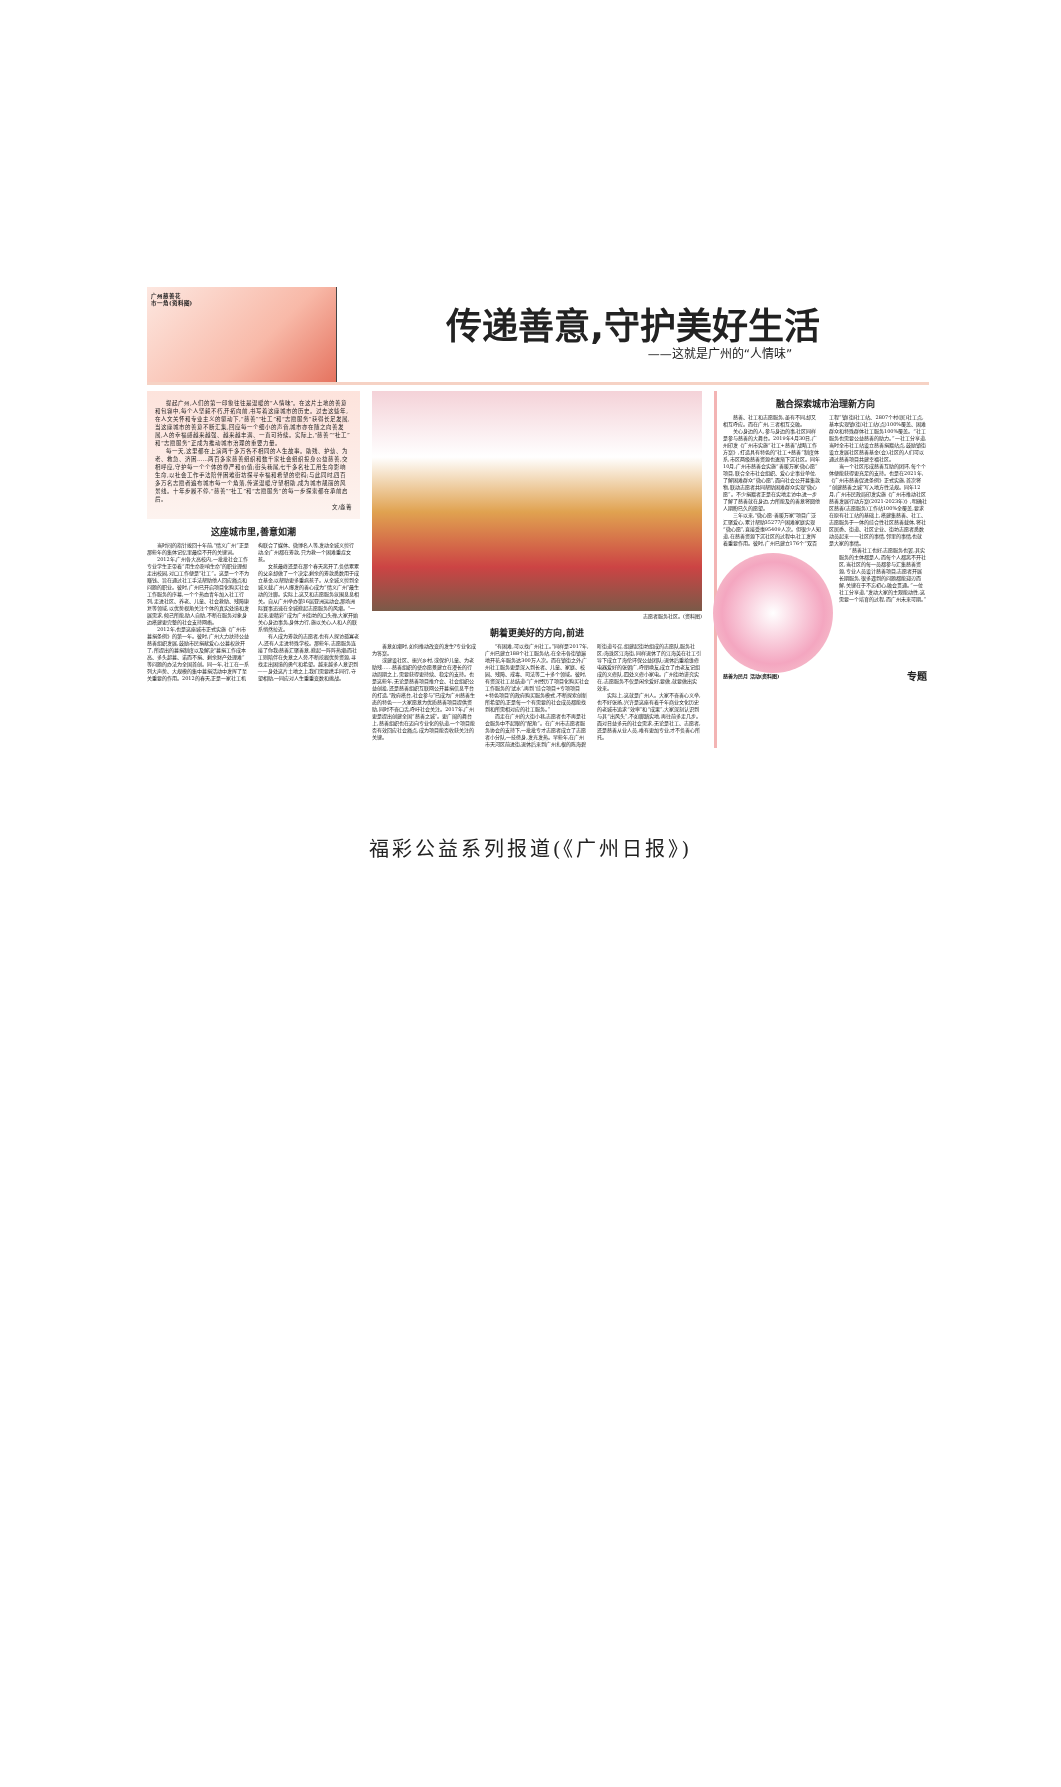广州慈善花
市一角(资料图)
传递善意,守护美好生活
——这就是广州的“人情味”
提起广州,人们的第一印象往往是温暖的“人情味”。在这片土地的善意和包容中,每个人坚毅不朽,开拓向前,书写着这座城市的历史。过去这些年,在人文关怀和专业主义的驱动下,“慈善”“社工”和“志愿服务”获得长足发展,当这座城市的善意不断汇集,回应每一个细小的声音,城市亦在随之向善发展,人的幸福感越来越强、越来越丰满、一直可持续。实际上,“慈善”“社工”和“志愿服务”正成为推动城市治理的重要力量。
每一天,这里都在上演两千多万各不相同的人生故事。助残、护幼、为老、救急、济困……两百多家慈善组织和数千家社会组织投身公益慈善,交相呼应,守护每一个个体的尊严和价值;街头巷尾,七千多名社工用生命影响生命,以社会工作手法陪伴困难街坊探寻幸福和希望的密码;与此同时,四百多万名志愿者遍布城市每一个角落,传递温暖,守望相助,成为城市靓丽的风景线。十年步履不停,“慈善”“社工”和“志愿服务”的每一步探索都在承前启后。
文/淼菁
这座城市里,善意如潮
当时间的指针拨回十年前,“情义广州”正是那些年的集体记忆里最绕不开的关键词。
2012年,广州各大高校内,一批批社会工作专业学生正带着“用生命影响生命”的职业理想走出校园,对口工作便是“社工”。这是一个不为赚钱、旨在通过社工手法帮助他人回应痛点和问题的职业。彼时,广州已开启项目化购买社会工作服务的序幕,一个个热血青年加入社工行列,走进社区、养老、儿童、社会救助、残障康复等领域,以优势视角关注个体的真实处境和发展需求,倾己所能,助人自助,不断在服务对象身边搭建更完整的社会支持网络。
2012年,也是这座城市正式实施《广州市募捐条例》的第一年。彼时,广州大力扶持公益慈善组织发展,鼓励市民捐献爱心,公募权放开了,所提出的募捐制度以及解决“募捐工作成本高、多头超募、诺而不捐、剩余财产处理难”等问题的办法为全国首创。同一年,社工在一系列大声势、大规模的集中募捐活动中发挥了至关重要的作用。2012的春天,正是一家社工机构联合了媒体、微博名人等,发动全城义剪行动,全广州都在筹款,只为救一个困难重症女孩。
女孩最终还是在那个春天离开了,负债累累的父亲却做了一个决定,剩余的筹款悉数用于成立基金,以帮助更多重病孩子。从全城义剪到全城义载,广州人爆发的善心成为“情义广州”最生动的注脚。实际上,这又和志愿服务氛围息息相关。自从广州举办第16届亚洲运动会,那场洲际赛事迅速在全城掀起志愿服务的风潮。“一起来,更精彩”成为广州街坊的口头禅,大家开始关心身边事务,身体力行,施以关心,人和人的联系悄然拉近。
有人成为筹款的志愿者,也有人探访孤寡老人,还有人走进特殊学校。那些年,志愿服务连接了你我;慈善汇聚善意,掀起一阵阵热潮;而社工则陪伴在失意之人旁,不断挖掘优势资源,寻找走出困境的勇气和希望。越来越多人意识到——身处这片土地之上,我们需要携手同行,守望相助,一同应对人生重重变数和挑战。
志愿者服务社区。(资料图)
朝着更美好的方向,前进
善意如潮时,如何推动改变的发生?专业化成为答案。
或建设社区、振兴乡村,或保护儿童、为老助残……慈善组织的使命愿景建立在漫长的行动周期之上,需要获得更持续、稳定的支持。也是这些年,无论是慈善项目推介会、社会组织公益创投,还是慈善组织互联网公开募捐信息平台的打造,“政府搭台,社会参与”已成为广州慈善生态的特色——大家愿意为优质慈善项目提供资助,同时不吝口舌,呼吁社会关注。2017年,广州更是提出创建全国“慈善之城”。更广阔的舞台上,慈善组织也在迈向专业化的轨道,一个项目能否有效回应社会痛点,成为项目能否收获关注的关键。
“有困难,可以找广州社工。”同样是2017年,广州已建立188个社工服务站,在全市各街镇遍地开花,年服务达300万人次。而在镇街之外,广州社工服务更是深入到长者、儿童、家庭、校园、残障、戒毒、司法等二十多个领域。彼时,有资深社工总结道:“广州经历了项目化购买社会工作服务的‘试水’,再到‘综合项目+专项项目+特色项目’的政府购买服务模式,不断探索创新所希望的,正是每一个有需要的社会成员都能找到和所需相对应的社工服务。”
而走在广州的大街小巷,志愿者也不再是社会服务中不起眼的“配角”。在广州市志愿者服务协会的支持下,一批批专才志愿者成立了志愿者小分队,一技傍身,发光发热。早些年,在广州市天河区前进街,退休后来到广州扎根的陈海碧昕街道号召,组建起街坊组成的志愿队,服务社区;海珠区江海街,同样退休了的江海英在社工引导下成立了海伦环保公益团队;退休后重拾维修电器爱好的张朝广,呼朋唤友,成立了由老友记组成的义修队,四处义修小家电。广州街坊讲究实在,志愿服务不仅是闲余爱好,要做,就要做出实效来。
实际上,这就是广州人。大家不吝善心义举,也不好张扬,兴许是这座有着千年商业文化历史的老城市追求“效率”和“成果”,大家深刻认识到与其“出风头”,不如脚踏实地,再往前多走几步。面对日益多元的社会需求,无论是社工、志愿者,还是慈善从业人员,唯有更加专业,才不负善心所托。
融合探索城市治理新方向
慈善、社工和志愿服务,虽有不同,却又相互呼应。而在广州,三者相互交融。
关心身边的人,参与身边的事,社区同样是参与慈善的大舞台。2019年4月30日,广州印发《广州市实施“社工+慈善”战略工作方案》,打造具有特色的“社工+慈善”制度体系,市区两级慈善资源也逐渐下沉社区。同年10月,广州市慈善会实施“善暖万家·微心愿”项目,联合全市社会组织、爱心企事业单位,了解困难群众“微心愿”,面向社会公开募集款物,联动志愿者共同帮助困难群众实现“微心愿”。不少捐赠者正是在实地走访中,进一步了解了慈善就在身边,力所能及的善意将圆他人期盼已久的愿望。
三年以来,“微心愿·善暖万家”项目广泛汇聚爱心,累计帮助35277户困难家庭实现“微心愿”,直接受惠95409人次。但很少人知道,在慈善资源下沉社区的过程中,社工发挥着重要作用。彼时,广州已建立176个“双百工程”镇(街)社工站、2807个村(居)社工点,基本实现镇(街)社工站(点)100%覆盖、困难群众和特殊群体社工服务100%覆盖。“社工服务也需要公益慈善的助力。”一社工分享道,当时全市社工站设立慈善捐赠站点,鼓励镇街设立发展社区慈善基金(会),社区的人们可以通过慈善项目共建幸福社区。
当一个社区形成慈善互助的团环,每个个体便能获得更充足的支持。也是在2021年,《广州市慈善促进条例》正式实施,首次将“创建慈善之城”写入地方性法规。同年12月,广州市民政局印发实施《广州市推动社区慈善发展行动方案(2021-2023年)》,明确社区慈善(志愿服务)工作站100%全覆盖,要求在原有社工站的基础上,搭建集慈善、社工、志愿服务于一体的综合性社区慈善载体,将社区居委、街道、社区企业、街坊志愿者悉数动员起来——社区的事情,邻里的事情,也就是大家的事情。
“慈善社工也好,志愿服务也罢,其实服务的主体都是人,而每个人都离不开社区,当社区的每一员都参与汇集慈善资源,专业人员设计慈善项目,志愿者开展长期服务,很多遇到的问题都能迎刃而解,关键在于不忘初心,融会贯通。”一位社工分享道,“发动大家的主观能动性,这需要一个培育的过程,而广州未来可期。”
慈善为民月 活动(资料图) 专题
福彩公益系列报道(《广州日报》)